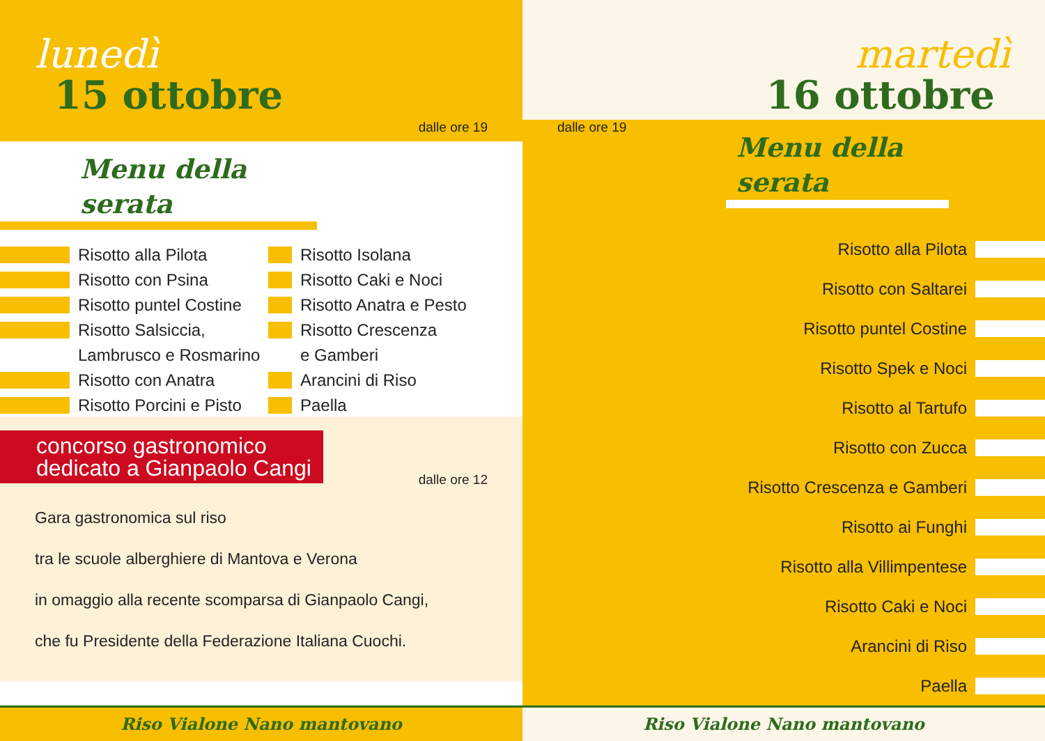lunedì
15 ottobre
dalle ore 19
Menu della serata
Risotto alla Pilota
Risotto con Psina
Risotto puntel Costine
Risotto Salsiccia,
Lambrusco e Rosmarino
Risotto con Anatra
Risotto Porcini e Pisto
Risotto Isolana
Risotto Caki e Noci
Risotto Anatra e Pesto
Risotto Crescenza
e Gamberi
Arancini di Riso
Paella
concorso gastronomico
dedicato a Gianpaolo Cangi
dalle ore 12
Gara gastronomica sul riso
tra le scuole alberghiere di Mantova e Verona
in omaggio alla recente scomparsa di Gianpaolo Cangi,
che fu Presidente della Federazione Italiana Cuochi.
Riso Vialone Nano mantovano
martedì
16 ottobre
dalle ore 19
Menu della serata
Risotto alla Pilota
Risotto con Saltarei
Risotto puntel Costine
Risotto Spek e Noci
Risotto al Tartufo
Risotto con Zucca
Risotto Crescenza e Gamberi
Risotto ai Funghi
Risotto alla Villimpentese
Risotto Caki e Noci
Arancini di Riso
Paella
Riso Vialone Nano mantovano